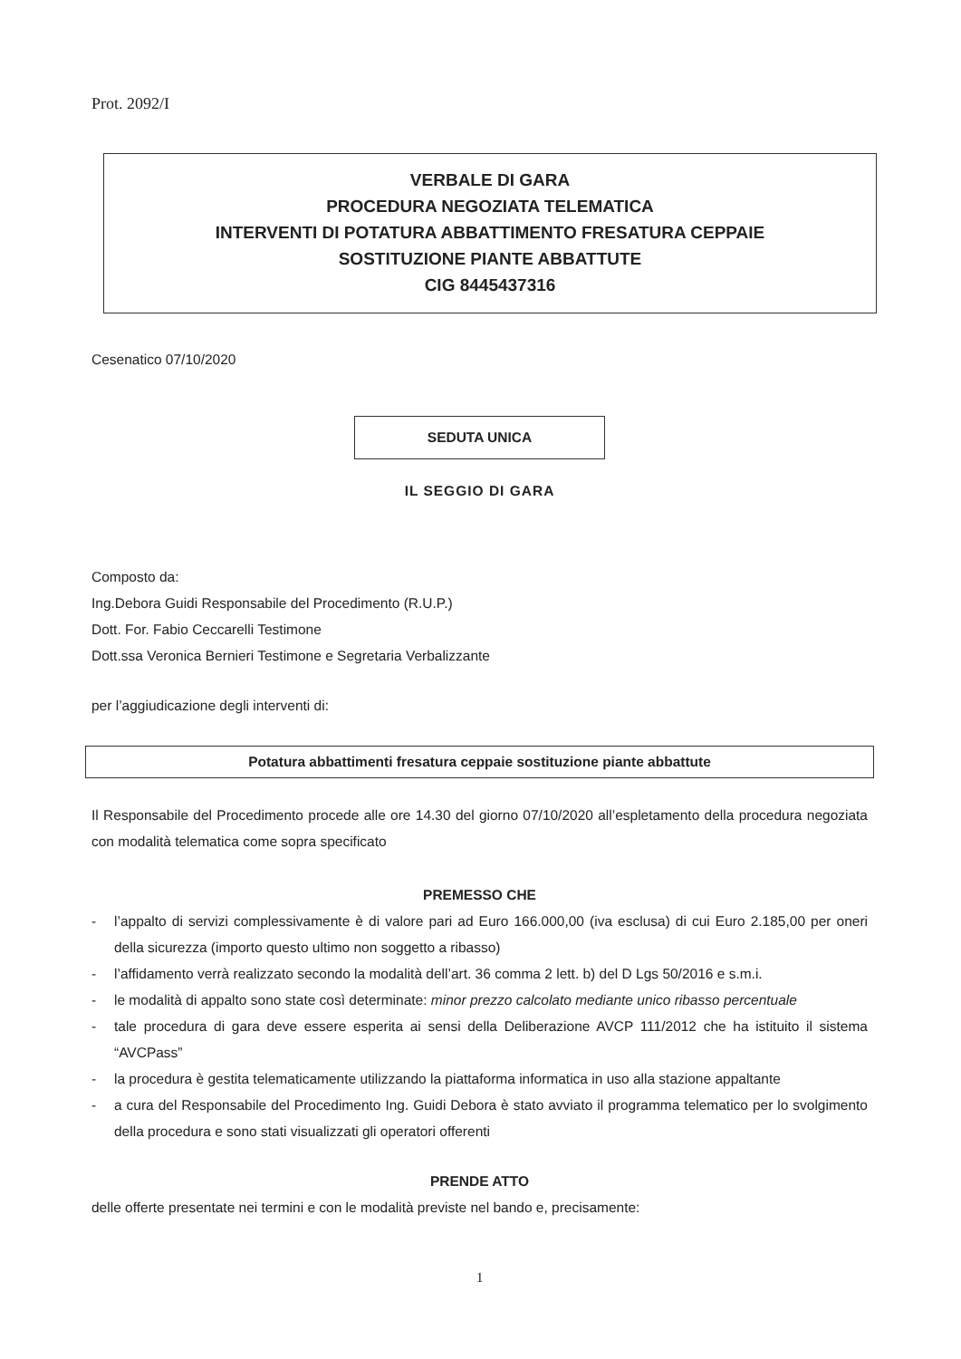Prot. 2092/I
VERBALE DI GARA
PROCEDURA NEGOZIATA TELEMATICA
INTERVENTI DI POTATURA ABBATTIMENTO FRESATURA CEPPAIE
SOSTITUZIONE PIANTE ABBATTUTE
CIG 8445437316
Cesenatico 07/10/2020
SEDUTA UNICA
IL SEGGIO DI GARA
Composto da:
Ing.Debora Guidi Responsabile del Procedimento (R.U.P.)
Dott. For. Fabio Ceccarelli Testimone
Dott.ssa Veronica Bernieri Testimone e Segretaria Verbalizzante
per l’aggiudicazione degli interventi di:
Potatura abbattimenti fresatura ceppaie sostituzione piante abbattute
Il Responsabile del Procedimento procede alle ore 14.30 del giorno 07/10/2020 all’espletamento della procedura negoziata con modalità telematica come sopra specificato
PREMESSO CHE
- l’appalto di servizi complessivamente è di valore pari ad Euro 166.000,00 (iva esclusa) di cui Euro 2.185,00 per oneri della sicurezza (importo questo ultimo non soggetto a ribasso)
- l’affidamento verrà realizzato secondo la modalità dell’art. 36 comma 2 lett. b) del D Lgs 50/2016 e s.m.i.
- le modalità di appalto sono state così determinate: minor prezzo calcolato mediante unico ribasso percentuale
- tale procedura di gara deve essere esperita ai sensi della Deliberazione AVCP 111/2012 che ha istituito il sistema “AVCPass”
- la procedura è gestita telematicamente utilizzando la piattaforma informatica in uso alla stazione appaltante
- a cura del Responsabile del Procedimento Ing. Guidi Debora è stato avviato il programma telematico per lo svolgimento della procedura e sono stati visualizzati gli operatori offerenti
PRENDE ATTO
delle offerte presentate nei termini e con le modalità previste nel bando e, precisamente:
1